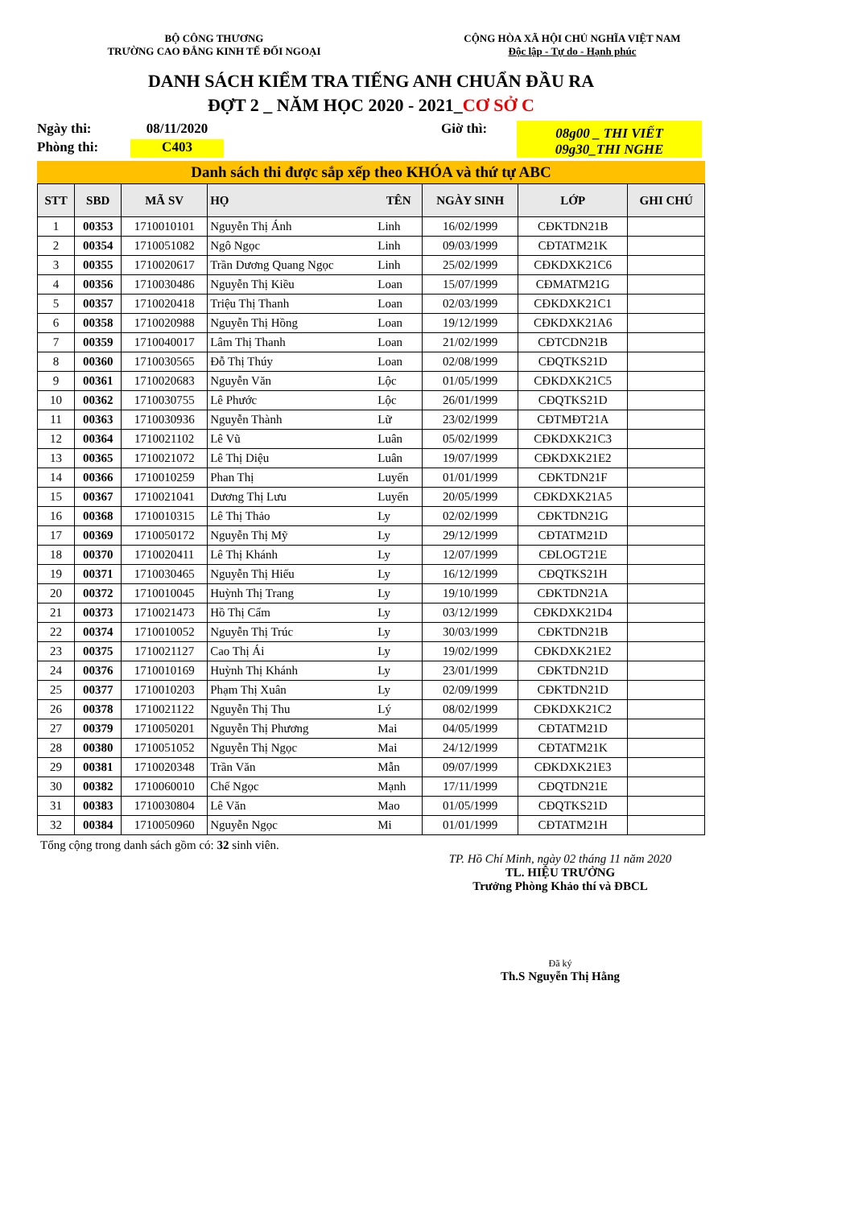BỘ CÔNG THƯƠNG
TRƯỜNG CAO ĐẲNG KINH TẾ ĐỐI NGOẠI
CỘNG HÒA XÃ HỘI CHỦ NGHĨA VIỆT NAM
Độc lập - Tự do - Hạnh phúc
DANH SÁCH KIỂM TRA TIẾNG ANH CHUẨN ĐẦU RA
ĐỢT 2 _ NĂM HỌC 2020 - 2021_CƠ SỞ C
Ngày thi:
08/11/2020
Giờ thì:
08g00 _ THI VIẾT
09g30_THI NGHE
Phòng thi:
C403
Danh sách thi được sắp xếp theo KHÓA và thứ tự ABC
| STT | SBD | MÃ SV | HỌ | TÊN | NGÀY SINH | LỚP | GHI CHÚ |
| --- | --- | --- | --- | --- | --- | --- | --- |
| 1 | 00353 | 1710010101 | Nguyễn Thị Ánh | Linh | 16/02/1999 | CĐKTDN21B | |
| 2 | 00354 | 1710051082 | Ngô Ngọc | Linh | 09/03/1999 | CĐTATM21K | |
| 3 | 00355 | 1710020617 | Trần Dương Quang Ngọc | Linh | 25/02/1999 | CĐKDXK21C6 | |
| 4 | 00356 | 1710030486 | Nguyễn Thị Kiều | Loan | 15/07/1999 | CĐMATM21G | |
| 5 | 00357 | 1710020418 | Triệu Thị Thanh | Loan | 02/03/1999 | CĐKDXK21C1 | |
| 6 | 00358 | 1710020988 | Nguyễn Thị Hồng | Loan | 19/12/1999 | CĐKDXK21A6 | |
| 7 | 00359 | 1710040017 | Lâm Thị Thanh | Loan | 21/02/1999 | CĐTCDN21B | |
| 8 | 00360 | 1710030565 | Đỗ Thị Thúy | Loan | 02/08/1999 | CĐQTKS21D | |
| 9 | 00361 | 1710020683 | Nguyễn Văn | Lộc | 01/05/1999 | CĐKDXK21C5 | |
| 10 | 00362 | 1710030755 | Lê Phước | Lộc | 26/01/1999 | CĐQTKS21D | |
| 11 | 00363 | 1710030936 | Nguyễn Thành | Lữ | 23/02/1999 | CĐTMĐT21A | |
| 12 | 00364 | 1710021102 | Lê Vũ | Luân | 05/02/1999 | CĐKDXK21C3 | |
| 13 | 00365 | 1710021072 | Lê Thị Diệu | Luân | 19/07/1999 | CĐKDXK21E2 | |
| 14 | 00366 | 1710010259 | Phan Thị | Luyến | 01/01/1999 | CĐKTDN21F | |
| 15 | 00367 | 1710021041 | Dương Thị Lưu | Luyến | 20/05/1999 | CĐKDXK21A5 | |
| 16 | 00368 | 1710010315 | Lê Thị Thảo | Ly | 02/02/1999 | CĐKTDN21G | |
| 17 | 00369 | 1710050172 | Nguyễn Thị Mỹ | Ly | 29/12/1999 | CĐTATM21D | |
| 18 | 00370 | 1710020411 | Lê Thị Khánh | Ly | 12/07/1999 | CĐLOGT21E | |
| 19 | 00371 | 1710030465 | Nguyễn Thị Hiếu | Ly | 16/12/1999 | CĐQTKS21H | |
| 20 | 00372 | 1710010045 | Huỳnh Thị Trang | Ly | 19/10/1999 | CĐKTDN21A | |
| 21 | 00373 | 1710021473 | Hồ Thị Cẩm | Ly | 03/12/1999 | CĐKDXK21D4 | |
| 22 | 00374 | 1710010052 | Nguyễn Thị Trúc | Ly | 30/03/1999 | CĐKTDN21B | |
| 23 | 00375 | 1710021127 | Cao Thị Ái | Ly | 19/02/1999 | CĐKDXK21E2 | |
| 24 | 00376 | 1710010169 | Huỳnh Thị Khánh | Ly | 23/01/1999 | CĐKTDN21D | |
| 25 | 00377 | 1710010203 | Phạm Thị Xuân | Ly | 02/09/1999 | CĐKTDN21D | |
| 26 | 00378 | 1710021122 | Nguyễn Thị Thu | Lý | 08/02/1999 | CĐKDXK21C2 | |
| 27 | 00379 | 1710050201 | Nguyễn Thị Phương | Mai | 04/05/1999 | CĐTATM21D | |
| 28 | 00380 | 1710051052 | Nguyễn Thị Ngọc | Mai | 24/12/1999 | CĐTATM21K | |
| 29 | 00381 | 1710020348 | Trần Văn | Mẫn | 09/07/1999 | CĐKDXK21E3 | |
| 30 | 00382 | 1710060010 | Chế Ngọc | Mạnh | 17/11/1999 | CĐQTDN21E | |
| 31 | 00383 | 1710030804 | Lê Văn | Mao | 01/05/1999 | CĐQTKS21D | |
| 32 | 00384 | 1710050960 | Nguyễn Ngọc | Mi | 01/01/1999 | CĐTATM21H | |
Tổng cộng trong danh sách gồm có: 32 sinh viên.
TP. Hồ Chí Minh, ngày 02 tháng 11 năm 2020
TL. HIỆU TRƯỞNG
Trưởng Phòng Khảo thí và ĐBCL
Đã ký
Th.S Nguyễn Thị Hằng